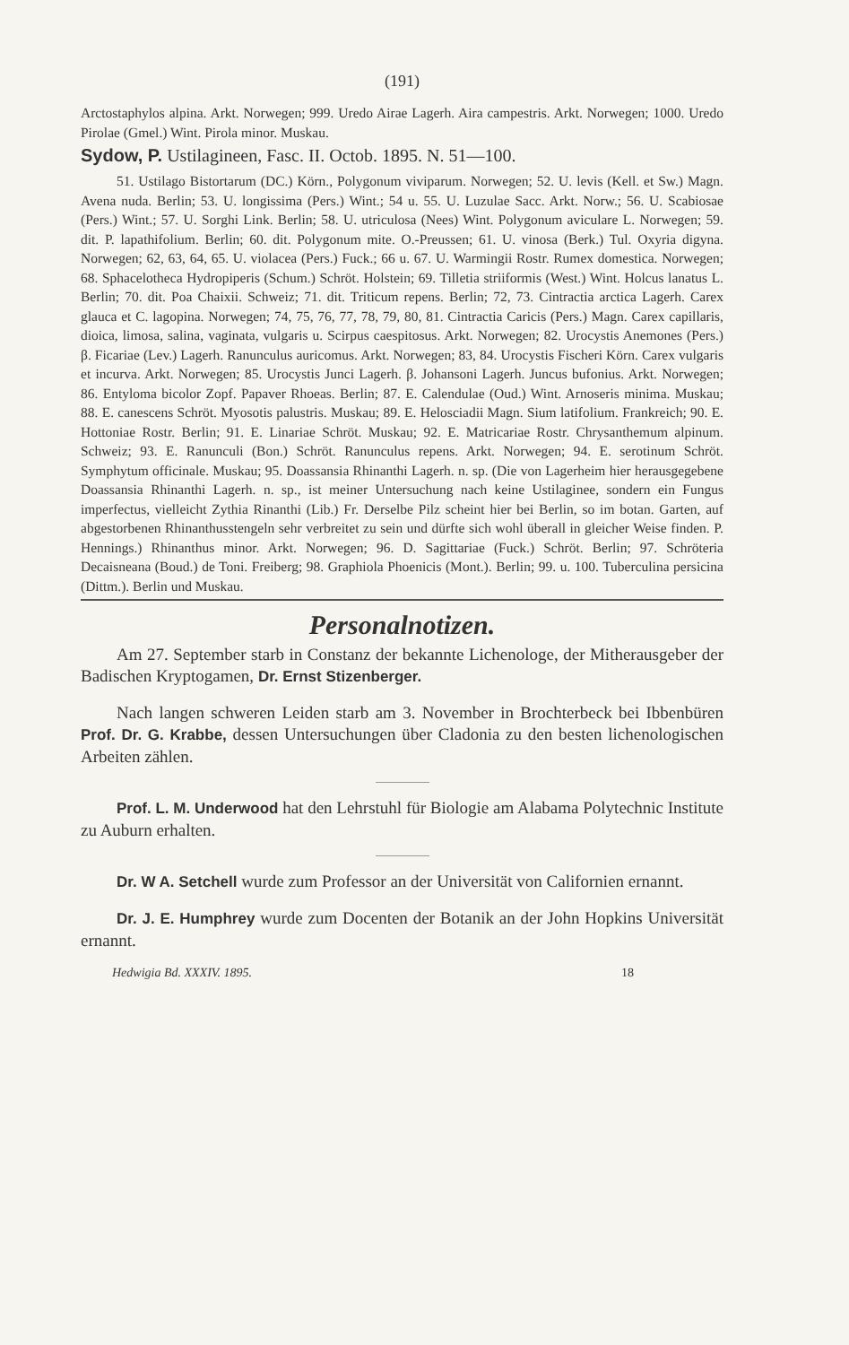(191)
Arctostaphylos alpina. Arkt. Norwegen; 999. Uredo Airae Lagerh. Aira campestris. Arkt. Norwegen; 1000. Uredo Pirolae (Gmel.) Wint. Pirola minor. Muskau.
Sydow, P. Ustilagineen, Fasc. II. Octob. 1895. N. 51—100.
51. Ustilago Bistortarum (DC.) Körn., Polygonum viviparum. Norwegen; 52. U. levis (Kell. et Sw.) Magn. Avena nuda. Berlin; 53. U. longissima (Pers.) Wint.; 54 u. 55. U. Luzulae Sacc. Arkt. Norw.; 56. U. Scabiosae (Pers.) Wint.; 57. U. Sorghi Link. Berlin; 58. U. utriculosa (Nees) Wint. Polygonum aviculare L. Norwegen; 59. dit. P. lapathifolium. Berlin; 60. dit. Polygonum mite. O.-Preussen; 61. U. vinosa (Berk.) Tul. Oxyria digyna. Norwegen; 62, 63, 64, 65. U. violacea (Pers.) Fuck.; 66 u. 67. U. Warmingii Rostr. Rumex domestica. Norwegen; 68. Sphacelotheca Hydropiperis (Schum.) Schröt. Holstein; 69. Tilletia striiformis (West.) Wint. Holcus lanatus L. Berlin; 70. dit. Poa Chaixii. Schweiz; 71. dit. Triticum repens. Berlin; 72, 73. Cintractia arctica Lagerh. Carex glauca et C. lagopina. Norwegen; 74, 75, 76, 77, 78, 79, 80, 81. Cintractia Caricis (Pers.) Magn. Carex capillaris, dioica, limosa, salina, vaginata, vulgaris u. Scirpus caespitosus. Arkt. Norwegen; 82. Urocystis Anemones (Pers.) β. Ficariae (Lev.) Lagerh. Ranunculus auricomus. Arkt. Norwegen; 83, 84. Urocystis Fischeri Körn. Carex vulgaris et incurva. Arkt. Norwegen; 85. Urocystis Junci Lagerh. β. Johansoni Lagerh. Juncus bufonius. Arkt. Norwegen; 86. Entyloma bicolor Zopf. Papaver Rhoeas. Berlin; 87. E. Calendulae (Oud.) Wint. Arnoseris minima. Muskau; 88. E. canescens Schröt. Myosotis palustris. Muskau; 89. E. Helosciadii Magn. Sium latifolium. Frankreich; 90. E. Hottoniae Rostr. Berlin; 91. E. Linariae Schröt. Muskau; 92. E. Matricariae Rostr. Chrysanthemum alpinum. Schweiz; 93. E. Ranunculi (Bon.) Schröt. Ranunculus repens. Arkt. Norwegen; 94. E. serotinum Schröt. Symphytum officinale. Muskau; 95. Doassansia Rhinanthi Lagerh. n. sp. (Die von Lagerheim hier herausgegebene Doassansia Rhinanthi Lagerh. n. sp., ist meiner Untersuchung nach keine Ustilaginee, sondern ein Fungus imperfectus, vielleicht Zythia Rinanthi (Lib.) Fr. Derselbe Pilz scheint hier bei Berlin, so im botan. Garten, auf abgestorbenen Rhinanthusstengeln sehr verbreitet zu sein und dürfte sich wohl überall in gleicher Weise finden. P. Hennings.) Rhinanthus minor. Arkt. Norwegen; 96. D. Sagittariae (Fuck.) Schröt. Berlin; 97. Schröteria Decaisneana (Boud.) de Toni. Freiberg; 98. Graphiola Phoenicis (Mont.). Berlin; 99. u. 100. Tuberculina persicina (Dittm.). Berlin und Muskau.
Personalnotizen.
Am 27. September starb in Constanz der bekannte Lichenologe, der Mitherausgeber der Badischen Kryptogamen, Dr. Ernst Stizenberger.
Nach langen schweren Leiden starb am 3. November in Brochterbeck bei Ibbenbüren Prof. Dr. G. Krabbe, dessen Untersuchungen über Cladonia zu den besten lichenologischen Arbeiten zählen.
Prof. L. M. Underwood hat den Lehrstuhl für Biologie am Alabama Polytechnic Institute zu Auburn erhalten.
Dr. W A. Setchell wurde zum Professor an der Universität von Californien ernannt.
Dr. J. E. Humphrey wurde zum Docenten der Botanik an der John Hopkins Universität ernannt.
Hedwigia Bd. XXXIV. 1895. 18